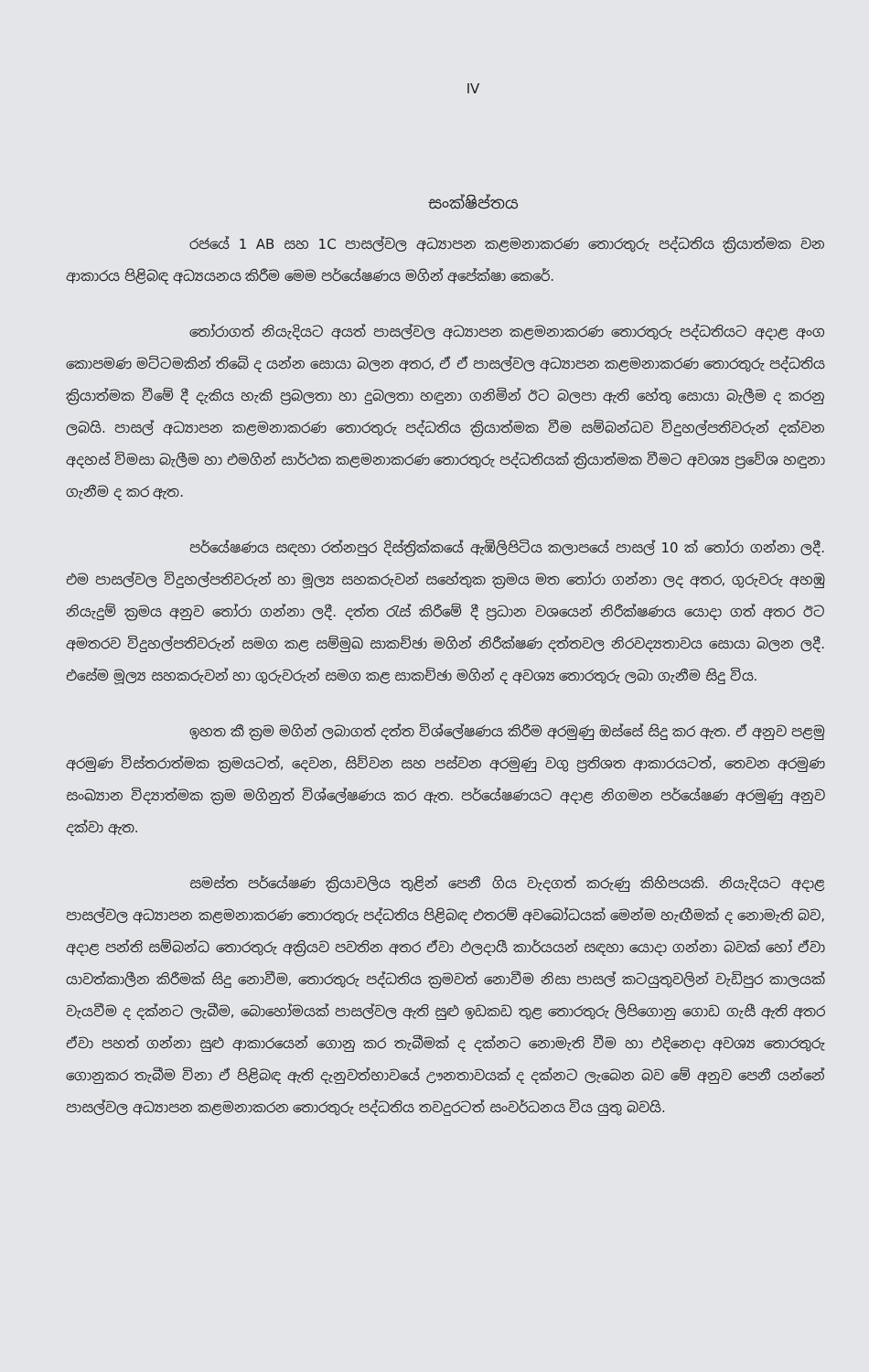IV
සංක්ෂිප්තය
රජයේ 1 AB සහ 1C පාසල්වල අධ්‍යාපන කළමනාකරණ තොරතුරු පද්ධතිය ක්‍රියාත්මක වන ආකාරය පිළිබඳ අධ්‍යයනය කිරීම මෙම පර්යේෂණය මගින් අපේක්ෂා කෙරේ.
තෝරාගත් නියැදියට අයත් පාසල්වල අධ්‍යාපන කළමනාකරණ තොරතුරු පද්ධතියට අදාළ අංග කොපමණ මට්ටමකින් තිබේ ද යන්න සොයා බලන අතර, ඒ ඒ පාසල්වල අධ්‍යාපන කළමනාකරණ තොරතුරු පද්ධතිය ක්‍රියාත්මක වීමේ දී දැකිය හැකි ප්‍රබලතා හා දුබලතා හඳුනා ගනිමින් ඊට බලපා ඇති හේතු සොයා බැලීම ද කරනු ලබයි. පාසල් අධ්‍යාපන කළමනාකරණ තොරතුරු පද්ධතිය ක්‍රියාත්මක වීම සම්බන්ධව විදුහල්පතිවරුන් දක්වන අදහස් විමසා බැලීම හා එමගින් සාර්ථක කළමනාකරණ තොරතුරු පද්ධතියක් ක්‍රියාත්මක වීමට අවශ්‍ය ප්‍රවේශ හඳුනා ගැනීම ද කර ඇත.
පර්යේෂණය සඳහා රත්නපුර දිස්ත්‍රික්කයේ ඇඹිලිපිටිය කලාපයේ පාසල් 10 ක් තෝරා ගන්නා ලදී. එම පාසල්වල විදුහල්පතිවරුන් හා මූල්‍ය සහකරුවන් සහේතුක ක්‍රමය මත තෝරා ගන්නා ලද අතර, ගුරුවරු අහඹු නියැදුම් ක්‍රමය අනුව තෝරා ගන්නා ලදී. දත්ත රැස් කිරීමේ දී ප්‍රධාන වශයෙන් නිරීක්ෂණය යොදා ගත් අතර ඊට අමතරව විදුහල්පතිවරුන් සමග කළ සම්මුඛ සාකච්ඡා මගින් නිරීක්ෂණ දත්තවල නිරවද්‍යතාවය සොයා බලන ලදී. එසේම මූල්‍ය සහකරුවන් හා ගුරුවරුන් සමග කළ සාකච්ඡා මගින් ද අවශ්‍ය තොරතුරු ලබා ගැනීම සිදු විය.
ඉහත කී ක්‍රම මගින් ලබාගත් දත්ත විශ්ලේෂණය කිරීම අරමුණු ඔස්සේ සිදු කර ඇත. ඒ අනුව පළමු අරමුණ විස්තරාත්මක ක්‍රමයටත්, දෙවන, සිව්වන සහ පස්වන අරමුණු වගු ප්‍රතිශත ආකාරයටත්, තෙවන අරමුණ සංඛ්‍යාන විද්‍යාත්මක ක්‍රම මගිනුත් විශ්ලේෂණය කර ඇත. පර්යේෂණයට අදාළ නිගමන පර්යේෂණ අරමුණු අනුව දක්වා ඇත.
සමස්ත පර්යේෂණ ක්‍රියාවලිය තුළින් පෙනී ගිය වැදගත් කරුණු කිහිපයකි. නියැදියට අදාළ පාසල්වල අධ්‍යාපන කළමනාකරණ තොරතුරු පද්ධතිය පිළිබඳ එතරම් අවබෝධයක් මෙන්ම හැඟීමක් ද නොමැති බව, අදාළ පන්ති සම්බන්ධ තොරතුරු අක්‍රියව පවතින අතර ඒවා ඵලදායී කාර්යයන් සඳහා යොදා ගන්නා බවක් හෝ ඒවා යාවත්කාලීන කිරීමක් සිදු නොවීම, තොරතුරු පද්ධතිය ක්‍රමවත් නොවීම නිසා පාසල් කටයුතුවලින් වැඩිපුර කාලයක් වැයවීම ද දක්නට ලැබීම, බොහෝමයක් පාසල්වල ඇති සුළු ඉඩකඩ තුළ තොරතුරු ලිපිගොනු ගොඩ ගැසී ඇති අතර ඒවා පහත් ගන්නා සුළු ආකාරයෙන් ගොනු කර තැබීමක් ද දක්නට නොමැති වීම හා එදිනෙදා අවශ්‍ය තොරතුරු ගොනුකර තැබීම විනා ඒ පිළිබඳ ඇති දැනුවත්භාවයේ ඌනතාවයක් ද දක්නට ලැබෙන බව මේ අනුව පෙනී යන්නේ පාසල්වල අධ්‍යාපන කළමනාකරන තොරතුරු පද්ධතිය තවදුරටත් සංවර්ධනය විය යුතු බවයි.